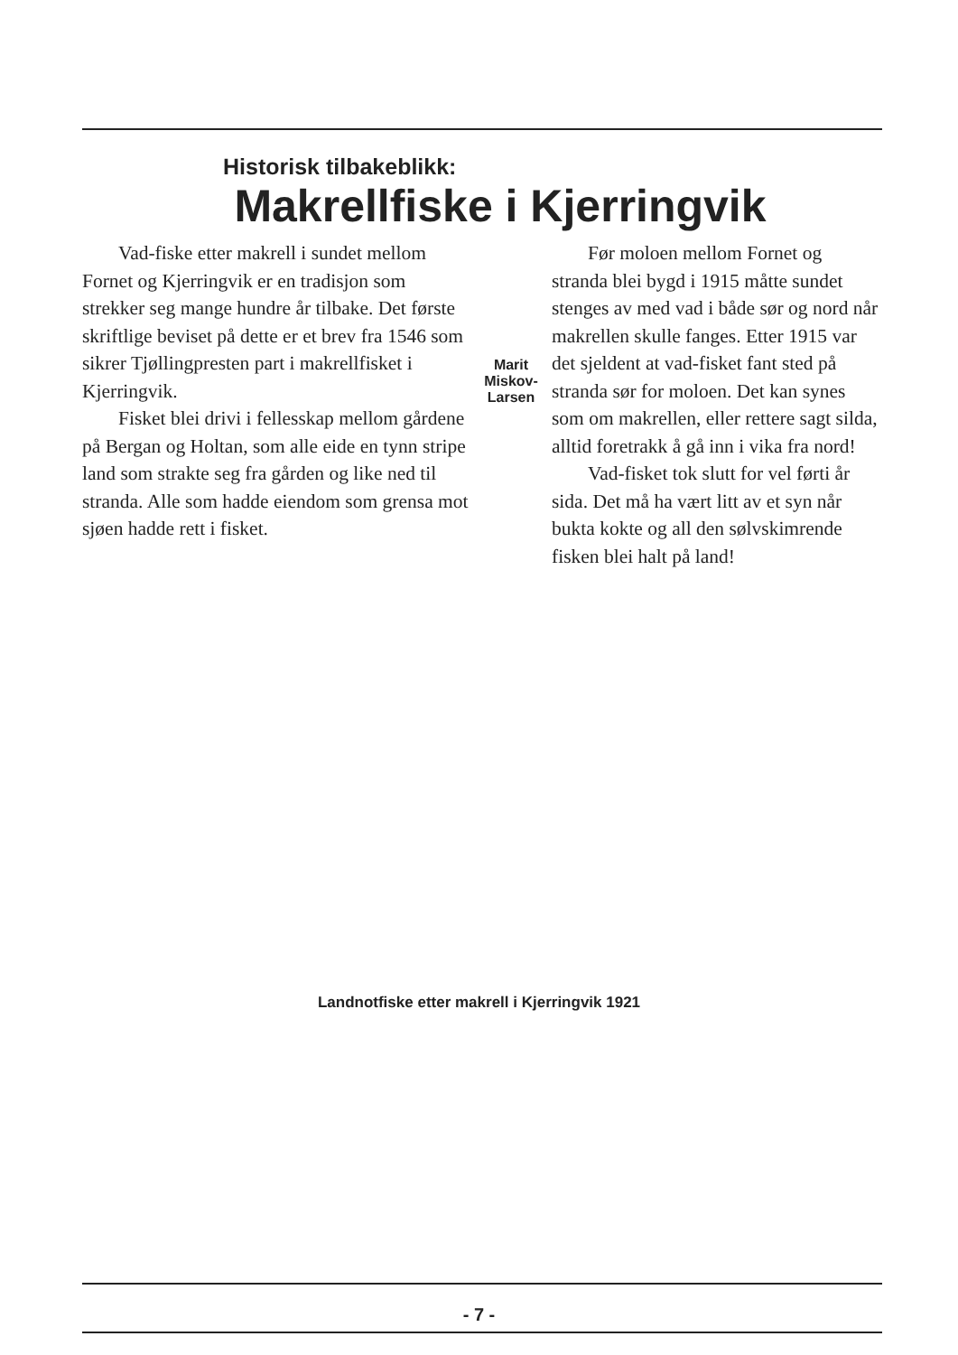Historisk tilbakeblikk:
Makrellfiske i Kjerringvik
Vad-fiske etter makrell i sundet mellom Fornet og Kjerringvik er en tradisjon som strekker seg mange hundre år tilbake. Det første skriftlige beviset på dette er et brev fra 1546 som sikrer Tjøllingpresten part i makrellfisket i Kjerringvik.
Fisket blei drivi i fellesskap mellom gårdene på Bergan og Holtan, som alle eide en tynn stripe land som strakte seg fra gården og like ned til stranda. Alle som hadde eiendom som grensa mot sjøen hadde rett i fisket.
Marit Miskov-
Larsen
Før moloen mellom Fornet og stranda blei bygd i 1915 måtte sundet stenges av med vad i både sør og nord når makrellen skulle fanges. Etter 1915 var det sjeldent at vad-fisket fant sted på stranda sør for moloen. Det kan synes som om makrellen, eller rettere sagt silda, alltid foretrakk å gå inn i vika fra nord!
Vad-fisket tok slutt for vel førti år sida. Det må ha vært litt av et syn når bukta kokte og all den sølvskimrende fisken blei halt på land!
Landnotfiske etter makrell i Kjerringvik 1921
- 7 -